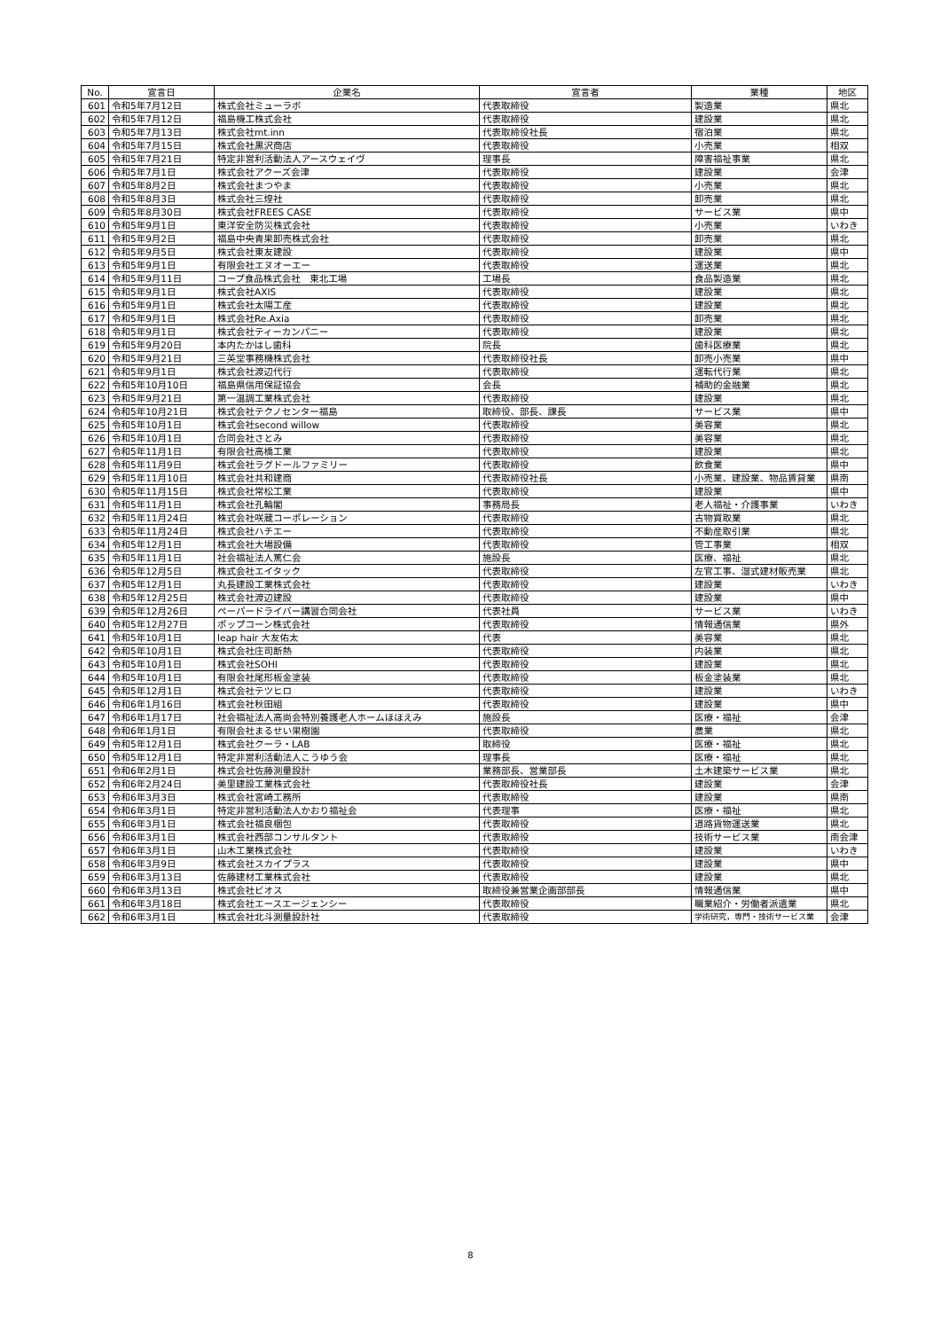| No. | 宣言日 | 企業名 | 宣言者 | 業種 | 地区 |
| --- | --- | --- | --- | --- | --- |
| 601 | 令和5年7月12日 | 株式会社ミューラボ | 代表取締役 | 製造業 | 県北 |
| 602 | 令和5年7月12日 | 福島機工株式会社 | 代表取締役 | 建設業 | 県北 |
| 603 | 令和5年7月13日 | 株式会社mt.inn | 代表取締役社長 | 宿泊業 | 県北 |
| 604 | 令和5年7月15日 | 株式会社黒沢商店 | 代表取締役 | 小売業 | 相双 |
| 605 | 令和5年7月21日 | 特定非営利活動法人アースウェイヴ | 理事長 | 障害福祉事業 | 県北 |
| 606 | 令和5年7月1日 | 株式会社アクーズ会津 | 代表取締役 | 建設業 | 会津 |
| 607 | 令和5年8月2日 | 株式会社まつやま | 代表取締役 | 小売業 | 県北 |
| 608 | 令和5年8月3日 | 株式会社三煌社 | 代表取締役 | 卸売業 | 県北 |
| 609 | 令和5年8月30日 | 株式会社FREES CASE | 代表取締役 | サービス業 | 県中 |
| 610 | 令和5年9月1日 | 東洋安全防災株式会社 | 代表取締役 | 小売業 | いわき |
| 611 | 令和5年9月2日 | 福島中央青果卸売株式会社 | 代表取締役 | 卸売業 | 県北 |
| 612 | 令和5年9月5日 | 株式会社東友建設 | 代表取締役 | 建設業 | 県中 |
| 613 | 令和5年9月1日 | 有限会社エヌオーエー | 代表取締役 | 運送業 | 県北 |
| 614 | 令和5年9月11日 | コープ食品株式会社 東北工場 | 工場長 | 食品製造業 | 県北 |
| 615 | 令和5年9月1日 | 株式会社AXIS | 代表取締役 | 建設業 | 県北 |
| 616 | 令和5年9月1日 | 株式会社太陽工産 | 代表取締役 | 建設業 | 県北 |
| 617 | 令和5年9月1日 | 株式会社Re.Axia | 代表取締役 | 卸売業 | 県北 |
| 618 | 令和5年9月1日 | 株式会社ティーカンパニー | 代表取締役 | 建設業 | 県北 |
| 619 | 令和5年9月20日 | 本内たかはし歯科 | 院長 | 歯科医療業 | 県北 |
| 620 | 令和5年9月21日 | 三英堂事務機株式会社 | 代表取締役社長 | 卸売小売業 | 県中 |
| 621 | 令和5年9月1日 | 株式会社渡辺代行 | 代表取締役 | 運転代行業 | 県北 |
| 622 | 令和5年10月10日 | 福島県信用保証協会 | 会長 | 補助的金融業 | 県北 |
| 623 | 令和5年9月21日 | 第一温調工業株式会社 | 代表取締役 | 建設業 | 県北 |
| 624 | 令和5年10月21日 | 株式会社テクノセンター福島 | 取締役、部長、課長 | サービス業 | 県中 |
| 625 | 令和5年10月1日 | 株式会社second willow | 代表取締役 | 美容業 | 県北 |
| 626 | 令和5年10月1日 | 合同会社さとみ | 代表取締役 | 美容業 | 県北 |
| 627 | 令和5年11月1日 | 有限会社高橋工業 | 代表取締役 | 建設業 | 県北 |
| 628 | 令和5年11月9日 | 株式会社ラグドールファミリー | 代表取締役 | 飲食業 | 県中 |
| 629 | 令和5年11月10日 | 株式会社共和建商 | 代表取締役社長 | 小売業、建設業、物品賃貸業 | 県南 |
| 630 | 令和5年11月15日 | 株式会社常松工業 | 代表取締役 | 建設業 | 県中 |
| 631 | 令和5年11月1日 | 株式会社孔輪閣 | 事務局長 | 老人福祉・介護事業 | いわき |
| 632 | 令和5年11月24日 | 株式会社咲蔵コーポレーション | 代表取締役 | 古物買取業 | 県北 |
| 633 | 令和5年11月24日 | 株式会社ハチエー | 代表取締役 | 不動産取引業 | 県北 |
| 634 | 令和5年12月1日 | 株式会社大場設備 | 代表取締役 | 管工事業 | 相双 |
| 635 | 令和5年11月1日 | 社会福祉法人篤仁会 | 施設長 | 医療、福祉 | 県北 |
| 636 | 令和5年12月5日 | 株式会社エイタック | 代表取締役 | 左官工事、湿式建材販売業 | 県北 |
| 637 | 令和5年12月1日 | 丸長建設工業株式会社 | 代表取締役 | 建設業 | いわき |
| 638 | 令和5年12月25日 | 株式会社渡辺建設 | 代表取締役 | 建設業 | 県中 |
| 639 | 令和5年12月26日 | ペーパードライバー講習合同会社 | 代表社員 | サービス業 | いわき |
| 640 | 令和5年12月27日 | ポップコーン株式会社 | 代表取締役 | 情報通信業 | 県外 |
| 641 | 令和5年10月1日 | leap hair 大友佑太 | 代表 | 美容業 | 県北 |
| 642 | 令和5年10月1日 | 株式会社庄司断熱 | 代表取締役 | 内装業 | 県北 |
| 643 | 令和5年10月1日 | 株式会社SOHI | 代表取締役 | 建設業 | 県北 |
| 644 | 令和5年10月1日 | 有限会社尾形板金塗装 | 代表取締役 | 板金塗装業 | 県北 |
| 645 | 令和5年12月1日 | 株式会社テツヒロ | 代表取締役 | 建設業 | いわき |
| 646 | 令和6年1月16日 | 株式会社秋田組 | 代表取締役 | 建設業 | 県中 |
| 647 | 令和6年1月17日 | 社会福祉法人高尚会特別養護老人ホームほほえみ | 施設長 | 医療・福祉 | 会津 |
| 648 | 令和6年1月1日 | 有限会社まるせい果樹園 | 代表取締役 | 農業 | 県北 |
| 649 | 令和5年12月1日 | 株式会社クーラ・LAB | 取締役 | 医療・福祉 | 県北 |
| 650 | 令和5年12月1日 | 特定非営利活動法人こうゆう会 | 理事長 | 医療・福祉 | 県北 |
| 651 | 令和6年2月1日 | 株式会社佐藤測量設計 | 業務部長、営業部長 | 土木建築サービス業 | 県北 |
| 652 | 令和6年2月24日 | 美里建設工業株式会社 | 代表取締役社長 | 建設業 | 会津 |
| 653 | 令和6年3月3日 | 株式会社宮崎工務所 | 代表取締役 | 建設業 | 県南 |
| 654 | 令和6年3月1日 | 特定非営利活動法人かおり福祉会 | 代表理事 | 医療・福祉 | 県北 |
| 655 | 令和6年3月1日 | 株式会社福良梱包 | 代表取締役 | 道路貨物運送業 | 県北 |
| 656 | 令和6年3月1日 | 株式会社西部コンサルタント | 代表取締役 | 技術サービス業 | 南会津 |
| 657 | 令和6年3月1日 | 山木工業株式会社 | 代表取締役 | 建設業 | いわき |
| 658 | 令和6年3月9日 | 株式会社スカイプラス | 代表取締役 | 建設業 | 県中 |
| 659 | 令和6年3月13日 | 佐藤建材工業株式会社 | 代表取締役 | 建設業 | 県北 |
| 660 | 令和6年3月13日 | 株式会社ビオス | 取締役兼営業企画部部長 | 情報通信業 | 県中 |
| 661 | 令和6年3月18日 | 株式会社エースエージェンシー | 代表取締役 | 職業紹介・労働者派遣業 | 県北 |
| 662 | 令和6年3月1日 | 株式会社北斗測量設計社 | 代表取締役 | 学術研究，専門・技術サービス業 | 会津 |
8